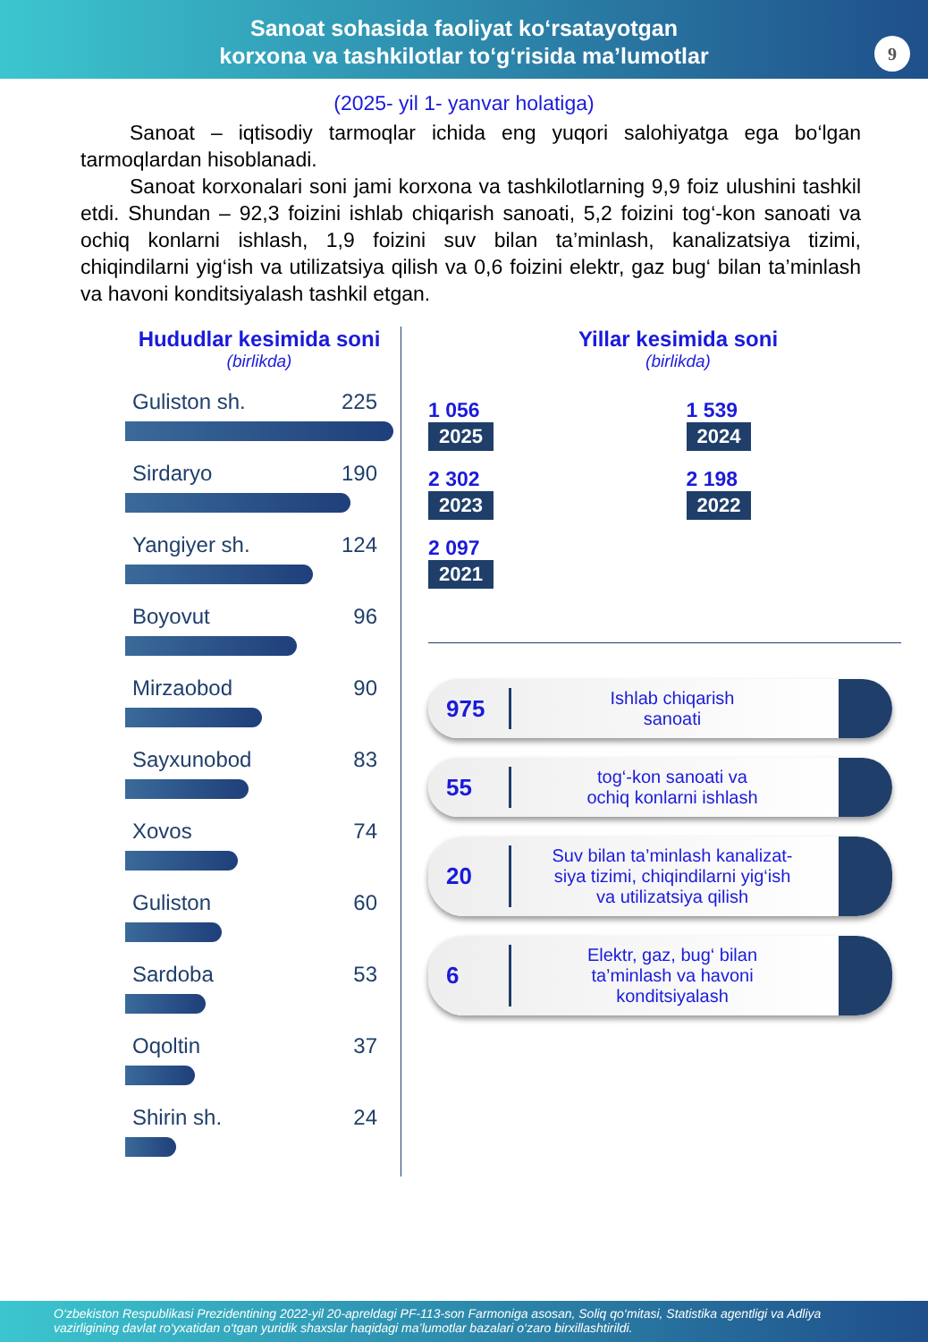Sanoat sohasida faoliyat ko‘rsatayotgan
korxona va tashkilotlar to‘g‘risida ma’lumotlar
9
(2025- yil 1- yanvar holatiga)
Sanoat – iqtisodiy tarmoqlar ichida eng yuqori salohiyatga ega bo‘lgan tarmoqlardan hisoblanadi.
Sanoat korxonalari soni jami korxona va tashkilotlarning 9,9 foiz ulushini tashkil etdi. Shundan – 92,3 foizini ishlab chiqarish sanoati, 5,2 foizini tog‘-kon sanoati va ochiq konlarni ishlash, 1,9 foizini suv bilan ta’minlash, kanalizatsiya tizimi, chiqindilarni yig‘ish va utilizatsiya qilish va 0,6 foizini elektr, gaz bug‘ bilan ta’minlash va havoni konditsiyalash tashkil etgan.
Hududlar kesimida soni
(birlikda)
Guliston sh. 225
Sirdaryo 190
Yangiyer sh. 124
Boyovut 96
Mirzaobod 90
Sayxunobod 83
Xovos 74
Guliston 60
Sardoba 53
Oqoltin 37
Shirin sh. 24
Yillar kesimida soni
(birlikda)
1 056
2025
1 539
2024
2 302
2023
2 198
2022
2 097
2021
975
Ishlab chiqarish
sanoati
55
tog‘-kon sanoati va
ochiq konlarni ishlash
20
Suv bilan ta’minlash kanalizat-
siya tizimi, chiqindilarni yig‘ish
va utilizatsiya qilish
6
Elektr, gaz, bug‘ bilan
ta’minlash va havoni
konditsiyalash
O‘zbekiston Respublikasi Prezidentining 2022-yil 20-apreldagi PF-113-son Farmoniga asosan, Soliq qo‘mitasi, Statistika agentligi va Adliya vazirligining davlat ro‘yxatidan o‘tgan yuridik shaxslar haqidagi ma’lumotlar bazalari o‘zaro birxillashtirildi.